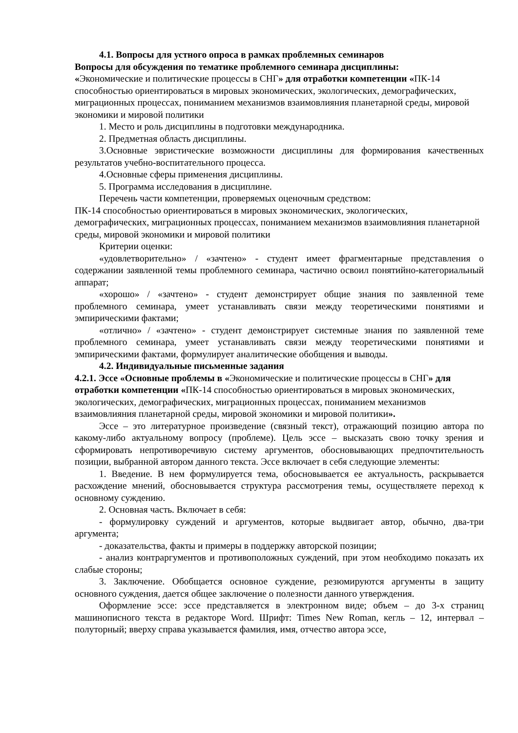4.1. Вопросы для устного опроса в рамках проблемных семинаров
Вопросы для обсуждения по тематике проблемного семинара дисциплины:
«Экономические и политические процессы в СНГ» для отработки компетенции «ПК-14 способностью ориентироваться в мировых экономических, экологических, демографических, миграционных процессах, пониманием механизмов взаимовлияния планетарной среды, мировой экономики и мировой политики
1. Место и роль дисциплины в подготовки международника.
2. Предметная область дисциплины.
3.Основные эвристические возможности дисциплины для формирования качественных результатов учебно-воспитательного процесса.
4.Основные сферы применения дисциплины.
5. Программа исследования в дисциплине.
Перечень части компетенции, проверяемых оценочным средством:
ПК-14 способностью ориентироваться в мировых экономических, экологических, демографических, миграционных процессах, пониманием механизмов взаимовлияния планетарной среды, мировой экономики и мировой политики
Критерии оценки:
«удовлетворительно» / «зачтено» - студент имеет фрагментарные представления о содержании заявленной темы проблемного семинара, частично освоил понятийно-категориальный аппарат;
«хорошо» / «зачтено» - студент демонстрирует общие знания по заявленной теме проблемного семинара, умеет устанавливать связи между теоретическими понятиями и эмпирическими фактами;
«отлично» / «зачтено» - студент демонстрирует системные знания по заявленной теме проблемного семинара, умеет устанавливать связи между теоретическими понятиями и эмпирическими фактами, формулирует аналитические обобщения и выводы.
4.2. Индивидуальные письменные задания
4.2.1. Эссе «Основные проблемы в «Экономические и политические процессы в СНГ» для отработки компетенции «ПК-14 способностью ориентироваться в мировых экономических, экологических, демографических, миграционных процессах, пониманием механизмов взаимовлияния планетарной среды, мировой экономики и мировой политики».
Эссе – это литературное произведение (связный текст), отражающий позицию автора по какому-либо актуальному вопросу (проблеме). Цель эссе – высказать свою точку зрения и сформировать непротиворечивую систему аргументов, обосновывающих предпочтительность позиции, выбранной автором данного текста. Эссе включает в себя следующие элементы:
1. Введение. В нем формулируется тема, обосновывается ее актуальность, раскрывается расхождение мнений, обосновывается структура рассмотрения темы, осуществляете переход к основному суждению.
2. Основная часть. Включает в себя:
- формулировку суждений и аргументов, которые выдвигает автор, обычно, два-три аргумента;
- доказательства, факты и примеры в поддержку авторской позиции;
- анализ контраргументов и противоположных суждений, при этом необходимо показать их слабые стороны;
3. Заключение. Обобщается основное суждение, резюмируются аргументы в защиту основного суждения, дается общее заключение о полезности данного утверждения.
Оформление эссе: эссе представляется в электронном виде; объем – до 3-х страниц машинописного текста в редакторе Word. Шрифт: Times New Roman, кегль – 12, интервал – полуторный; вверху справа указывается фамилия, имя, отчество автора эссе,